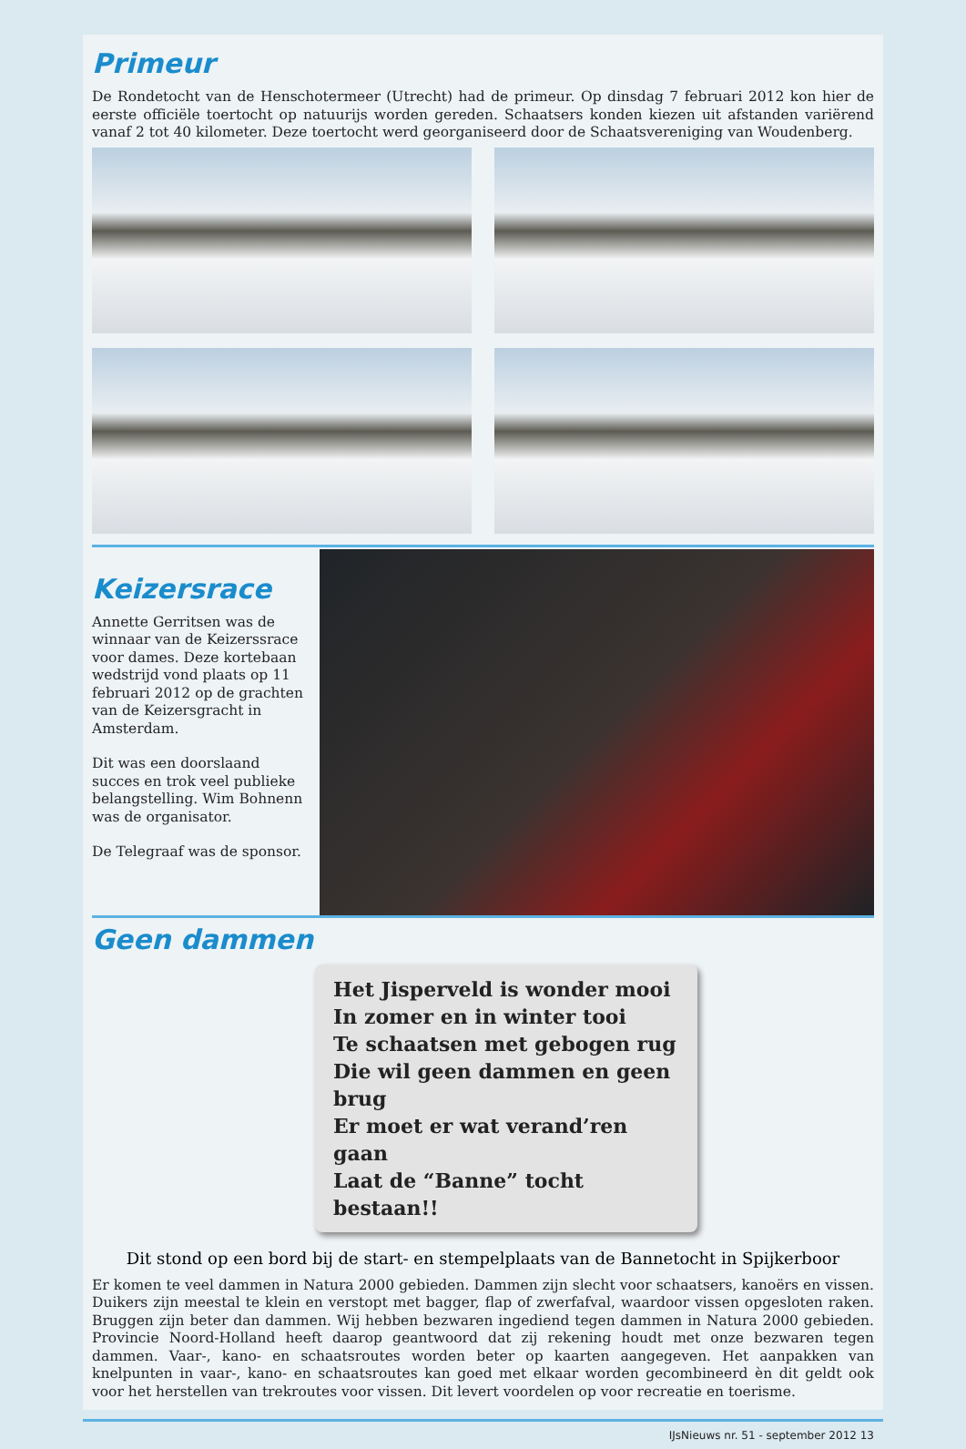Primeur
De Rondetocht van de Henschotermeer (Utrecht) had de primeur. Op dinsdag 7 februari 2012 kon hier de eerste officiële toertocht op natuurijs worden gereden. Schaatsers konden kiezen uit afstanden variërend vanaf 2 tot 40 kilometer. Deze toertocht werd georganiseerd door de Schaatsvereniging van Woudenberg.
Keizersrace
Annette Gerritsen was de winnaar van de Keizerssrace voor dames. Deze kortebaan wedstrijd vond plaats op 11 februari 2012 op de grachten van de Keizersgracht in Amsterdam.
Dit was een doorslaand succes en trok veel publieke belangstelling. Wim Bohnenn was de organisator.
De Telegraaf was de sponsor.
Geen dammen
Het Jisperveld is wonder mooi
In zomer en in winter tooi
Te schaatsen met gebogen rug
Die wil geen dammen en geen brug
Er moet er wat verand’ren gaan
Laat de “Banne” tocht bestaan!!
Dit stond op een bord bij de start- en stempelplaats van de Bannetocht in Spijkerboor
Er komen te veel dammen in Natura 2000 gebieden. Dammen zijn slecht voor schaatsers, kanoërs en vissen. Duikers zijn meestal te klein en verstopt met bagger, flap of zwerfafval, waardoor vissen opgesloten raken. Bruggen zijn beter dan dammen. Wij hebben bezwaren ingediend tegen dammen in Natura 2000 gebieden. Provincie Noord-Holland heeft daarop geantwoord dat zij rekening houdt met onze bezwaren tegen dammen. Vaar-, kano- en schaatsroutes worden beter op kaarten aangegeven. Het aanpakken van knelpunten in vaar-, kano- en schaatsroutes kan goed met elkaar worden gecombineerd èn dit geldt ook voor het herstellen van trekroutes voor vissen. Dit levert voordelen op voor recreatie en toerisme.
IJsNieuws nr. 51 - september 2012 13